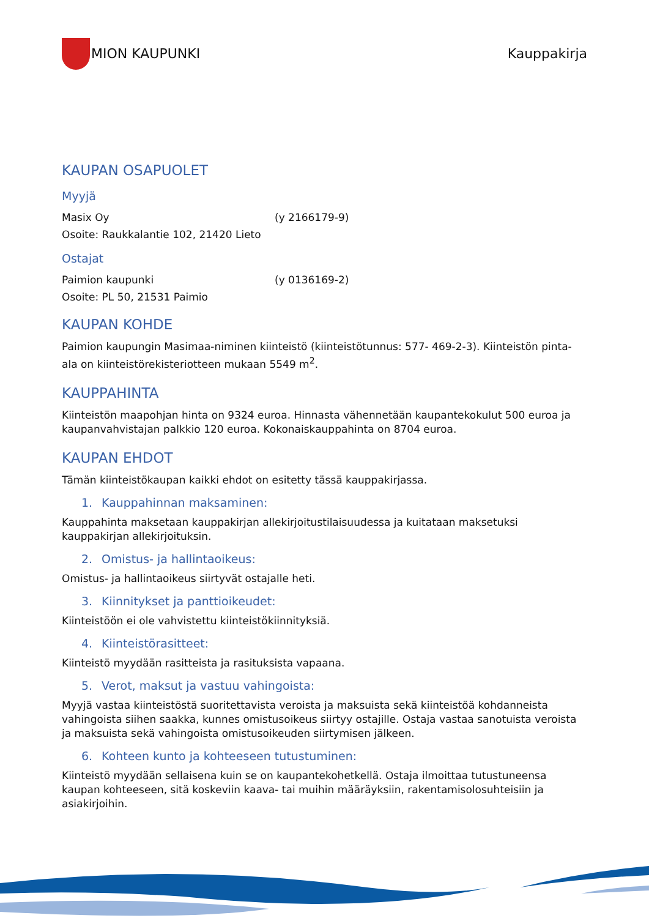MION KAUPUNKI Kauppakirja
KAUPAN OSAPUOLET
Myyjä
Masix Oy (y 2166179-9)
Osoite: Raukkalantie 102, 21420 Lieto
Ostajat
Paimion kaupunki (y 0136169-2)
Osoite: PL 50, 21531 Paimio
KAUPAN KOHDE
Paimion kaupungin Masimaa-niminen kiinteistö (kiinteistötunnus: 577- 469-2-3). Kiinteistön pinta-ala on kiinteistörekisteriotteen mukaan 5549 m<sup>2</sup>.
KAUPPAHINTA
Kiinteistön maapohjan hinta on 9324 euroa. Hinnasta vähennetään kaupantekokulut 500 euroa ja kaupanvahvistajan palkkio 120 euroa. Kokonaiskauppahinta on 8704 euroa.
KAUPAN EHDOT
Tämän kiinteistökaupan kaikki ehdot on esitetty tässä kauppakirjassa.
1. Kauppahinnan maksaminen:
Kauppahinta maksetaan kauppakirjan allekirjoitustilaisuudessa ja kuitataan maksetuksi kauppakirjan allekirjoituksin.
2. Omistus- ja hallintaoikeus:
Omistus- ja hallintaoikeus siirtyvät ostajalle heti.
3. Kiinnitykset ja panttioikeudet:
Kiinteistöön ei ole vahvistettu kiinteistökiinnityksiä.
4. Kiinteistörasitteet:
Kiinteistö myydään rasitteista ja rasituksista vapaana.
5. Verot, maksut ja vastuu vahingoista:
Myyjä vastaa kiinteistöstä suoritettavista veroista ja maksuista sekä kiinteistöä kohdanneista vahingoista siihen saakka, kunnes omistusoikeus siirtyy ostajille. Ostaja vastaa sanotuista veroista ja maksuista sekä vahingoista omistusoikeuden siirtymisen jälkeen.
6. Kohteen kunto ja kohteeseen tutustuminen:
Kiinteistö myydään sellaisena kuin se on kaupantekohetkellä. Ostaja ilmoittaa tutustuneensa kaupan kohteeseen, sitä koskeviin kaava- tai muihin määräyksiin, rakentamisolosuhteisiin ja asiakirjoihin.